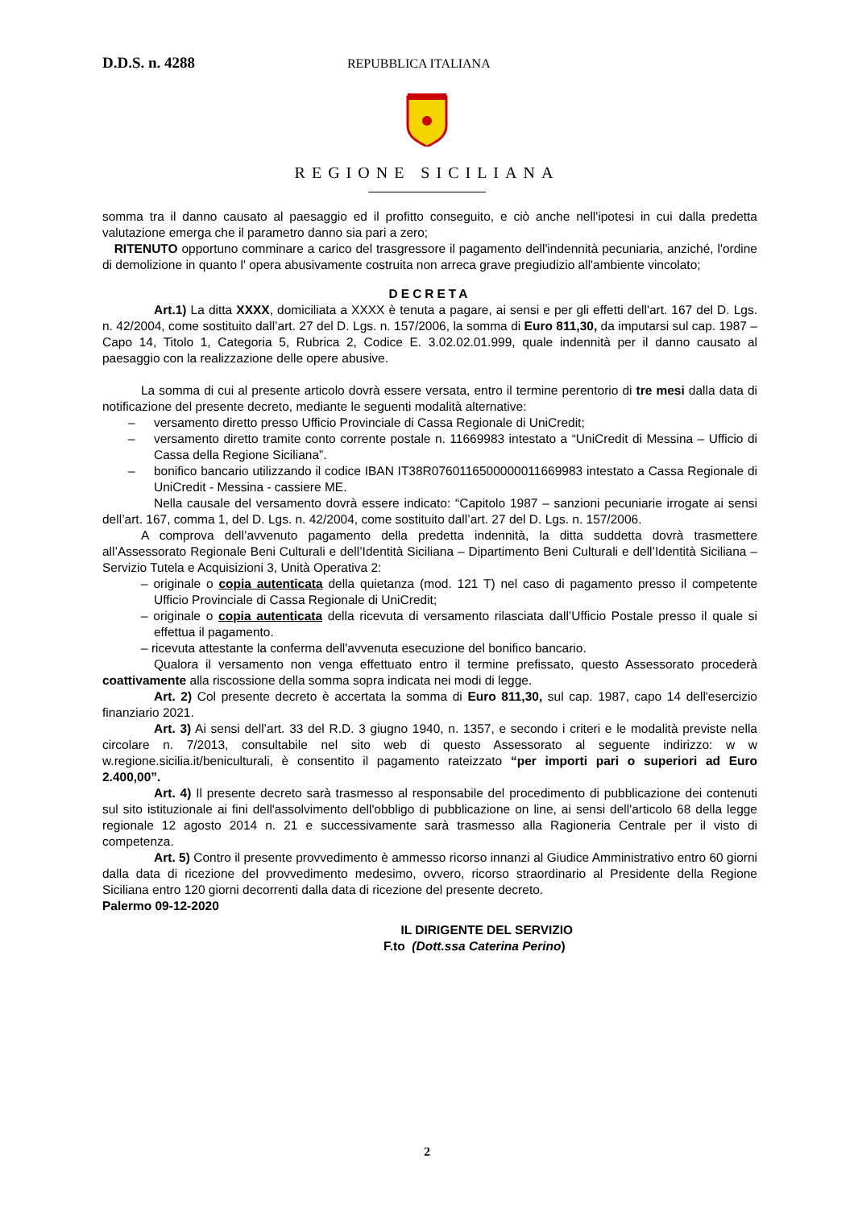D.D.S. n. 4288 REPUBBLICA ITALIANA
REGIONE SICILIANA
somma tra il danno causato al paesaggio ed il profitto conseguito, e ciò anche nell'ipotesi in cui dalla predetta valutazione emerga che il parametro danno sia pari a zero;
RITENUTO opportuno comminare a carico del trasgressore il pagamento dell'indennità pecuniaria, anziché, l'ordine di demolizione in quanto l' opera abusivamente costruita non arreca grave pregiudizio all'ambiente vincolato;
DECRETA
Art.1) La ditta XXXX, domiciliata a XXXX è tenuta a pagare, ai sensi e per gli effetti dell'art. 167 del D. Lgs. n. 42/2004, come sostituito dall’art. 27 del D. Lgs. n. 157/2006, la somma di Euro 811,30, da imputarsi sul cap. 1987 – Capo 14, Titolo 1, Categoria 5, Rubrica 2, Codice E. 3.02.02.01.999, quale indennità per il danno causato al paesaggio con la realizzazione delle opere abusive.
La somma di cui al presente articolo dovrà essere versata, entro il termine perentorio di tre mesi dalla data di notificazione del presente decreto, mediante le seguenti modalità alternative:
– versamento diretto presso Ufficio Provinciale di Cassa Regionale di UniCredit;
– versamento diretto tramite conto corrente postale n. 11669983 intestato a “UniCredit di Messina – Ufficio di Cassa della Regione Siciliana”.
– bonifico bancario utilizzando il codice IBAN IT38R0760116500000011669983 intestato a Cassa Regionale di UniCredit - Messina - cassiere ME.
Nella causale del versamento dovrà essere indicato: “Capitolo 1987 – sanzioni pecuniarie irrogate ai sensi dell’art. 167, comma 1, del D. Lgs. n. 42/2004, come sostituito dall’art. 27 del D. Lgs. n. 157/2006.
A comprova dell’avvenuto pagamento della predetta indennità, la ditta suddetta dovrà trasmettere all’Assessorato Regionale Beni Culturali e dell’Identità Siciliana – Dipartimento Beni Culturali e dell’Identità Siciliana – Servizio Tutela e Acquisizioni 3, Unità Operativa 2:
– originale o copia autenticata della quietanza (mod. 121 T) nel caso di pagamento presso il competente Ufficio Provinciale di Cassa Regionale di UniCredit;
– originale o copia autenticata della ricevuta di versamento rilasciata dall’Ufficio Postale presso il quale si effettua il pagamento.
– ricevuta attestante la conferma dell'avvenuta esecuzione del bonifico bancario.
Qualora il versamento non venga effettuato entro il termine prefissato, questo Assessorato procederà coattivamente alla riscossione della somma sopra indicata nei modi di legge.
Art. 2) Col presente decreto è accertata la somma di Euro 811,30, sul cap. 1987, capo 14 dell'esercizio finanziario 2021.
Art. 3) Ai sensi dell’art. 33 del R.D. 3 giugno 1940, n. 1357, e secondo i criteri e le modalità previste nella circolare n. 7/2013, consultabile nel sito web di questo Assessorato al seguente indirizzo: w w w.regione.sicilia.it/beniculturali, è consentito il pagamento rateizzato “per importi pari o superiori ad Euro 2.400,00”.
Art. 4) Il presente decreto sarà trasmesso al responsabile del procedimento di pubblicazione dei contenuti sul sito istituzionale ai fini dell'assolvimento dell'obbligo di pubblicazione on line, ai sensi dell'articolo 68 della legge regionale 12 agosto 2014 n. 21 e successivamente sarà trasmesso alla Ragioneria Centrale per il visto di competenza.
Art. 5) Contro il presente provvedimento è ammesso ricorso innanzi al Giudice Amministrativo entro 60 giorni dalla data di ricezione del provvedimento medesimo, ovvero, ricorso straordinario al Presidente della Regione Siciliana entro 120 giorni decorrenti dalla data di ricezione del presente decreto.
Palermo 09-12-2020
IL DIRIGENTE DEL SERVIZIO
F.to (Dott.ssa Caterina Perino)
2